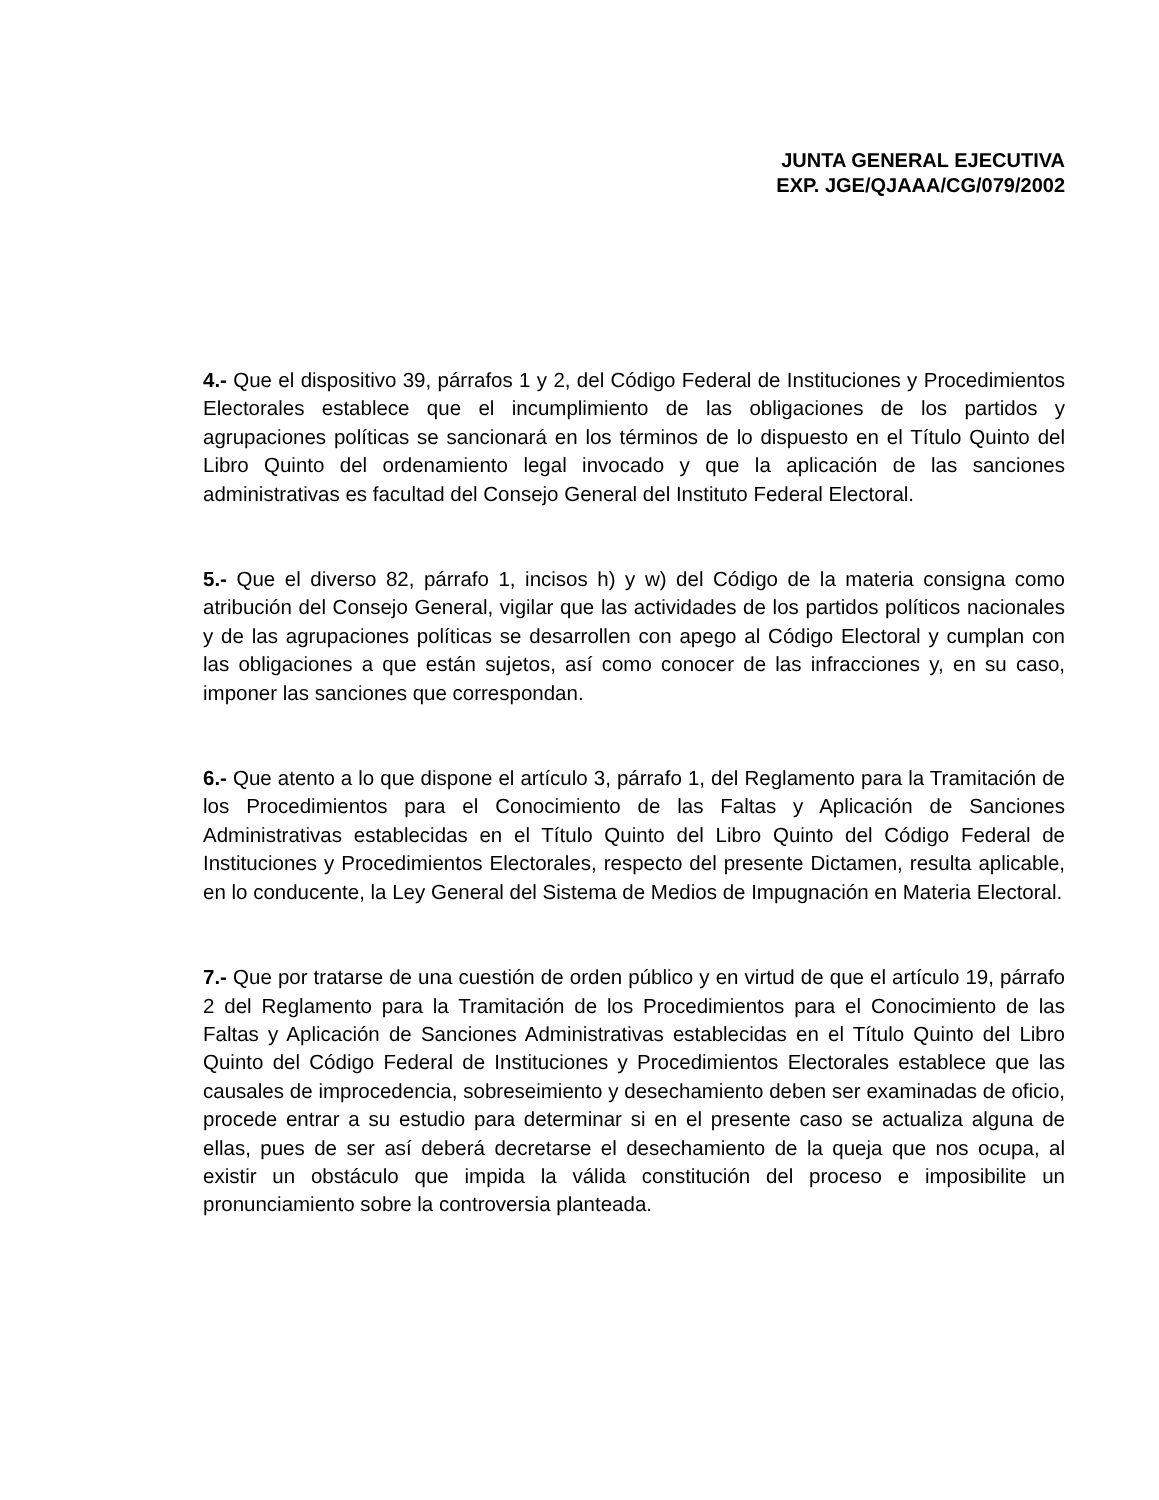JUNTA GENERAL EJECUTIVA
EXP. JGE/QJAAA/CG/079/2002
4.- Que el dispositivo 39, párrafos 1 y 2, del Código Federal de Instituciones y Procedimientos Electorales establece que el incumplimiento de las obligaciones de los partidos y agrupaciones políticas se sancionará en los términos de lo dispuesto en el Título Quinto del Libro Quinto del ordenamiento legal invocado y que la aplicación de las sanciones administrativas es facultad del Consejo General del Instituto Federal Electoral.
5.- Que el diverso 82, párrafo 1, incisos h) y w) del Código de la materia consigna como atribución del Consejo General, vigilar que las actividades de los partidos políticos nacionales y de las agrupaciones políticas se desarrollen con apego al Código Electoral y cumplan con las obligaciones a que están sujetos, así como conocer de las infracciones y, en su caso, imponer las sanciones que correspondan.
6.- Que atento a lo que dispone el artículo 3, párrafo 1, del Reglamento para la Tramitación de los Procedimientos para el Conocimiento de las Faltas y Aplicación de Sanciones Administrativas establecidas en el Título Quinto del Libro Quinto del Código Federal de Instituciones y Procedimientos Electorales, respecto del presente Dictamen, resulta aplicable, en lo conducente, la Ley General del Sistema de Medios de Impugnación en Materia Electoral.
7.- Que por tratarse de una cuestión de orden público y en virtud de que el artículo 19, párrafo 2 del Reglamento para la Tramitación de los Procedimientos para el Conocimiento de las Faltas y Aplicación de Sanciones Administrativas establecidas en el Título Quinto del Libro Quinto del Código Federal de Instituciones y Procedimientos Electorales establece que las causales de improcedencia, sobreseimiento y desechamiento deben ser examinadas de oficio, procede entrar a su estudio para determinar si en el presente caso se actualiza alguna de ellas, pues de ser así deberá decretarse el desechamiento de la queja que nos ocupa, al existir un obstáculo que impida la válida constitución del proceso e imposibilite un pronunciamiento sobre la controversia planteada.